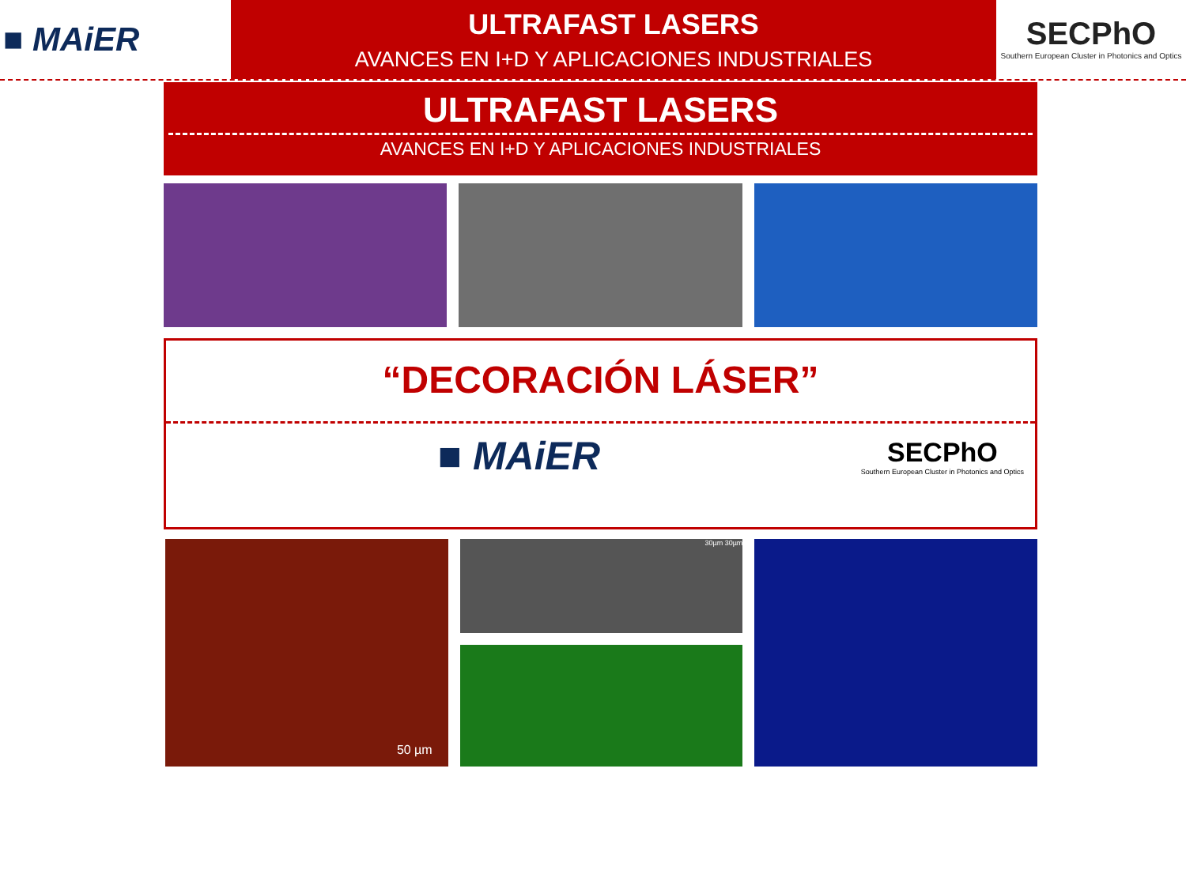■ MAiER
ULTRAFAST LASERS
AVANCES EN I+D Y APLICACIONES INDUSTRIALES
SECPhO
Southern European Cluster in Photonics and Optics
ULTRAFAST LASERS
AVANCES EN I+D Y APLICACIONES INDUSTRIALES
“DECORACIÓN LÁSER”
■ MAiER SECPhO
Southern European Cluster in Photonics and Optics
50 µm
30µm 30µm